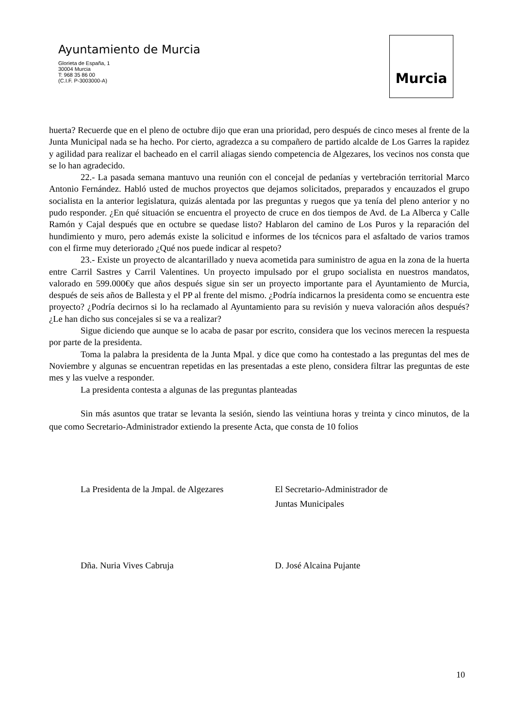Ayuntamiento de Murcia
Glorieta de España, 1
30004 Murcia
T: 968 35 86 00
(C.I.F. P-3003000-A)
Murcia
huerta? Recuerde que en el pleno de octubre dijo que eran una prioridad, pero después de cinco meses al frente de la Junta Municipal nada se ha hecho. Por cierto, agradezca a su compañero de partido alcalde de Los Garres la rapidez y agilidad para realizar el bacheado en el carril aliagas siendo competencia de Algezares, los vecinos nos consta que se lo han agradecido.
22.- La pasada semana mantuvo una reunión con el concejal de pedanías y vertebración territorial Marco Antonio Fernández. Habló usted de muchos proyectos que dejamos solicitados, preparados y encauzados el grupo socialista en la anterior legislatura, quizás alentada por las preguntas y ruegos que ya tenía del pleno anterior y no pudo responder. ¿En qué situación se encuentra el proyecto de cruce en dos tiempos de Avd. de La Alberca y Calle Ramón y Cajal después que en octubre se quedase listo? Hablaron del camino de Los Puros y la reparación del hundimiento y muro, pero además existe la solicitud e informes de los técnicos para el asfaltado de varios tramos con el firme muy deteriorado ¿Qué nos puede indicar al respeto?
23.- Existe un proyecto de alcantarillado y nueva acometida para suministro de agua en la zona de la huerta entre Carril Sastres y Carril Valentines. Un proyecto impulsado por el grupo socialista en nuestros mandatos, valorado en 599.000€y que años después sigue sin ser un proyecto importante para el Ayuntamiento de Murcia, después de seis años de Ballesta y el PP al frente del mismo. ¿Podría indicarnos la presidenta como se encuentra este proyecto? ¿Podría decirnos si lo ha reclamado al Ayuntamiento para su revisión y nueva valoración años después? ¿Le han dicho sus concejales si se va a realizar?
Sigue diciendo que aunque se lo acaba de pasar por escrito, considera que los vecinos merecen la respuesta por parte de la presidenta.
Toma la palabra la presidenta de la Junta Mpal. y dice que como ha contestado a las preguntas del mes de Noviembre y algunas se encuentran repetidas en las presentadas a este pleno, considera filtrar las preguntas de este mes y las vuelve a responder.
La presidenta contesta a algunas de las preguntas planteadas
Sin más asuntos que tratar se levanta la sesión, siendo las veintiuna horas y treinta y cinco minutos, de la que como Secretario-Administrador extiendo la presente Acta, que consta de 10 folios
La Presidenta de la Jmpal. de Algezares El Secretario-Administrador de
Juntas Municipales
Dña. Nuria Vives Cabruja D. José Alcaina Pujante
10